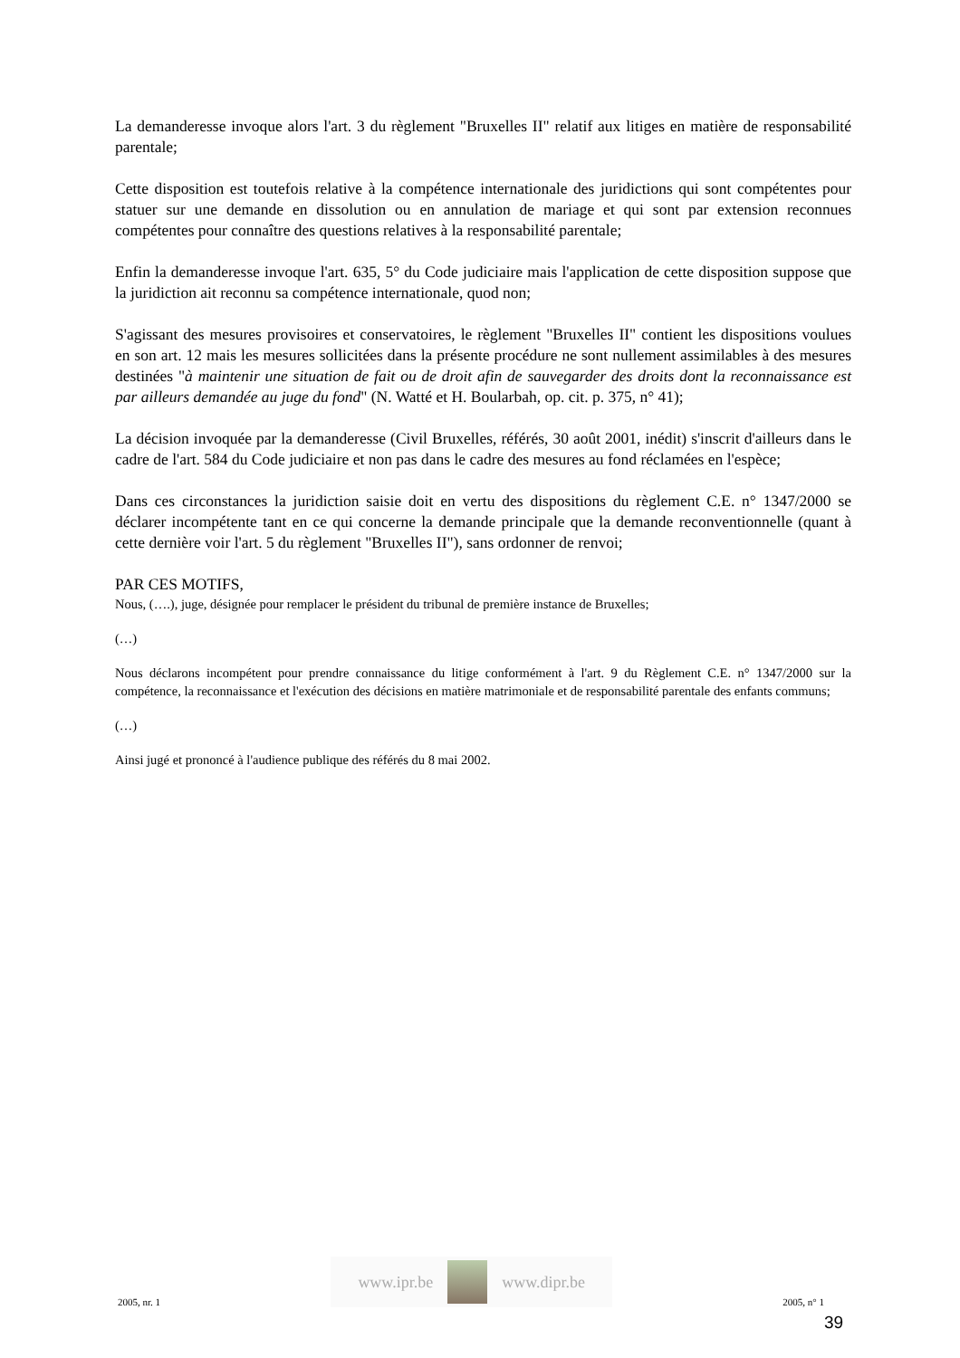La demanderesse invoque alors l'art. 3 du règlement "Bruxelles II" relatif aux litiges en matière de responsabilité parentale;
Cette disposition est toutefois relative à la compétence internationale des juridictions qui sont compétentes pour statuer sur une demande en dissolution ou en annulation de mariage et qui sont par extension reconnues compétentes pour connaître des questions relatives à la responsabilité parentale;
Enfin la demanderesse invoque l'art. 635, 5° du Code judiciaire mais l'application de cette disposition suppose que la juridiction ait reconnu sa compétence internationale, quod non;
S'agissant des mesures provisoires et conservatoires, le règlement "Bruxelles II" contient les dispositions voulues en son art. 12 mais les mesures sollicitées dans la présente procédure ne sont nullement assimilables à des mesures destinées "à maintenir une situation de fait ou de droit afin de sauvegarder des droits dont la reconnaissance est par ailleurs demandée au juge du fond" (N. Watté et H. Boularbah, op. cit. p. 375, n° 41);
La décision invoquée par la demanderesse (Civil Bruxelles, référés, 30 août 2001, inédit) s'inscrit d'ailleurs dans le cadre de l'art. 584 du Code judiciaire et non pas dans le cadre des mesures au fond réclamées en l'espèce;
Dans ces circonstances la juridiction saisie doit en vertu des dispositions du règlement C.E. n° 1347/2000 se déclarer incompétente tant en ce qui concerne la demande principale que la demande reconventionnelle (quant à cette dernière voir l'art. 5 du règlement "Bruxelles II"), sans ordonner de renvoi;
PAR CES MOTIFS,
Nous, (….), juge, désignée pour remplacer le président du tribunal de première instance de Bruxelles;
(…)
Nous déclarons incompétent pour prendre connaissance du litige conformément à l'art. 9 du Règlement C.E. n° 1347/2000 sur la compétence, la reconnaissance et l'exécution des décisions en matière matrimoniale et de responsabilité parentale des enfants communs;
(…)
Ainsi jugé et prononcé à l'audience publique des référés du 8 mai 2002.
2005, nr. 1
www.ipr.be www.dipr.be
2005, n° 1
39